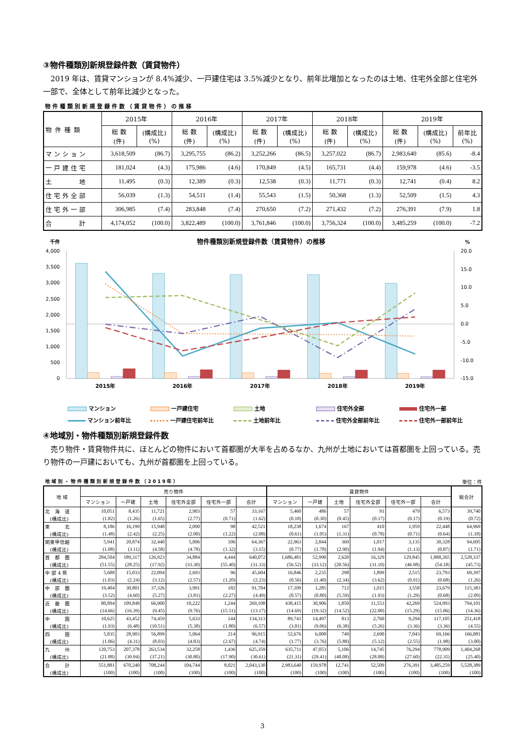③物件種類別新規登録件数（賃貸物件）
2019 年は、賃貸マンションが 8.4%減少、一戸建住宅は 3.5%減少となり、前年比増加となったのは土地、住宅外全部と住宅外一部で、全体として前年比減少となった。
物件種類別新規登録件数（賃貸物件）の推移
| 物件種類 | 2015年 | | 2016年 | | 2017年 | | 2018年 | | 2019年 | | |
| --- | --- | --- | --- | --- | --- | --- | --- | --- | --- | --- | --- |
| | 総 数 (件) | (構成比) (%) | 総 数 (件) | (構成比) (%) | 総 数 (件) | (構成比) (%) | 総 数 (件) | (構成比) (%) | 総 数 (件) | (構成比) (%) | 前年比 (%) |
| マンション | 3,618,509 | (86.7) | 3,295,755 | (86.2) | 3,252,266 | (86.5) | 3,257,022 | (86.7) | 2,983,640 | (85.6) | -8.4 |
| 一戸建住宅 | 181,024 | (4.3) | 175,986 | (4.6) | 170,849 | (4.5) | 165,731 | (4.4) | 159,978 | (4.6) | -3.5 |
| 土 地 | 11,495 | (0.3) | 12,389 | (0.3) | 12,538 | (0.3) | 11,771 | (0.3) | 12,741 | (0.4) | 8.2 |
| 住宅外全部 | 56,039 | (1.3) | 54,511 | (1.4) | 55,543 | (1.5) | 50,368 | (1.3) | 52,509 | (1.5) | 4.3 |
| 住宅外一部 | 306,985 | (7.4) | 283,848 | (7.4) | 270,650 | (7.2) | 271,432 | (7.2) | 276,391 | (7.9) | 1.8 |
| 合 計 | 4,174,052 | (100.0) | 3,822,489 | (100.0) | 3,761,846 | (100.0) | 3,756,324 | (100.0) | 3,485,259 | (100.0) | -7.2 |
千件
物件種類別新規登録件数（賃貸物件）の推移
%
4,000
3,500
3,000
2,500
2,000
1,500
1,000
500
0
20.0
15.0
10.0
5.0
0.0
-5.0
-10.0
-15.0
2015年
2016年
2017年
2018年
2019年
マンション
一戸建住宅
土地
住宅外全部
住宅外一部
マンション前年比
一戸建住宅前年比
土地前年比
住宅外全部前年比
住宅外一部前年比
④地域別・物件種類別新規登録件数
売り物件・賃貸物件共に、ほとんどの物件において首都圏が大半を占めるなか、九州が土地においては首都圏を上回っている。売り物件の一戸建においても、九州が首都圏を上回っている。
地域別・物件種類別新規登録件数（2019年）
単位：件
| 地 域 | 売り物件 | | | | | | 賃貸物件 | | | | | | 総合計 |
| --- | --- | --- | --- | --- | --- | --- | --- | --- | --- | --- | --- | --- | --- |
| | マンション | 一戸建 | 土地 | 住宅外全部 | 住宅外一部 | 合計 | マンション | 一戸建 | 土地 | 住宅外全部 | 住宅外一部 | 合計 | |
| 北 海 道 | 10,051 | 8,435 | 11,721 | 2,903 | 57 | 33,167 | 5,460 | 486 | 57 | 91 | 479 | 6,573 | 39,740 |
| (構成比) | (1.82) | (1.26) | (1.65) | (2.77) | (0.71) | (1.62) | (0.18) | (0.30) | (0.45) | (0.17) | (0.17) | (0.19) | (0.72) |
| 東 北 | 8,186 | 16,199 | 15,948 | 2,090 | 98 | 42,521 | 18,238 | 1,674 | 167 | 410 | 1,959 | 22,448 | 64,969 |
| (構成比) | (1.48) | (2.42) | (2.25) | (2.00) | (1.22) | (2.08) | (0.61) | (1.05) | (1.31) | (0.78) | (0.71) | (0.64) | (1.18) |
| 関東甲信越 | 5,941 | 20,874 | 32,440 | 5,006 | 106 | 64,367 | 22,963 | 2,844 | 369 | 1,017 | 3,135 | 30,328 | 94,695 |
| (構成比) | (1.08) | (3.11) | (4.58) | (4.78) | (1.32) | (3.15) | (0.77) | (1.78) | (2.90) | (1.94) | (1.13) | (0.87) | (1.71) |
| 首 都 圏 | 284,504 | 189,317 | 126,923 | 34,884 | 4,444 | 640,072 | 1,686,481 | 52,990 | 2,620 | 16,329 | 129,845 | 1,888,265 | 2,528,337 |
| (構成比) | (51.55) | (28.25) | (17.92) | (33.30) | (55.40) | (31.33) | (56.52) | (33.12) | (20.56) | (31.10) | (46.98) | (54.18) | (45.73) |
| 中 部 4 県 | 5,688 | 15,033 | 22,094 | 2,693 | 96 | 45,604 | 16,846 | 2,235 | 298 | 1,899 | 2,515 | 23,793 | 69,397 |
| (構成比) | (1.03) | (2.24) | (3.12) | (2.57) | (1.20) | (2.23) | (0.56) | (1.40) | (2.34) | (3.62) | (0.91) | (0.68) | (1.26) |
| 中 部 圏 | 19,404 | 30,801 | 37,326 | 3,991 | 182 | 91,704 | 17,109 | 1,285 | 712 | 1,015 | 3,558 | 23,679 | 115,383 |
| (構成比) | (3.52) | (4.60) | (5.27) | (3.81) | (2.27) | (4.49) | (0.57) | (0.80) | (5.59) | (1.93) | (1.29) | (0.68) | (2.09) |
| 近 畿 圏 | 80,894 | 109,848 | 66,900 | 10,222 | 1,244 | 269,108 | 438,415 | 30,906 | 1,850 | 11,553 | 42,269 | 524,993 | 794,101 |
| (構成比) | (14.66) | (16.39) | (9.45) | (9.76) | (15.51) | (13.17) | (14.69) | (19.32) | (14.52) | (22.00) | (15.29) | (15.06) | (14.36) |
| 中 国 | 10,625 | 43,452 | 74,459 | 5,633 | 144 | 134,313 | 89,741 | 14,497 | 813 | 2,760 | 9,294 | 117,105 | 251,418 |
| (構成比) | (1.93) | (6.48) | (10.51) | (5.38) | (1.80) | (6.57) | (3.01) | (9.06) | (6.38) | (5.26) | (3.36) | (3.36) | (4.55) |
| 四 国 | 5,835 | 28,903 | 56,899 | 5,064 | 214 | 96,915 | 52,676 | 6,008 | 749 | 2,690 | 7,043 | 69,166 | 166,081 |
| (構成比) | (1.06) | (4.31) | (8.03) | (4.83) | (2.67) | (4.74) | (1.77) | (3.76) | (5.88) | (5.12) | (2.55) | (1.98) | (3.00) |
| 九 州 | 120,753 | 207,378 | 263,534 | 32,258 | 1,436 | 625,359 | 635,711 | 47,053 | 5,106 | 14,745 | 76,294 | 778,909 | 1,404,268 |
| (構成比) | (21.88) | (30.94) | (37.21) | (30.80) | (17.90) | (30.61) | (21.31) | (29.41) | (40.08) | (28.08) | (27.60) | (22.35) | (25.40) |
| 合 計 | 551,881 | 670,240 | 708,244 | 104,744 | 8,021 | 2,043,130 | 2,983,640 | 159,978 | 12,741 | 52,509 | 276,391 | 3,485,259 | 5,528,389 |
| (構成比) | (100) | (100) | (100) | (100) | (100) | (100) | (100) | (100) | (100) | (100) | (100) | (100) | (100) |
3